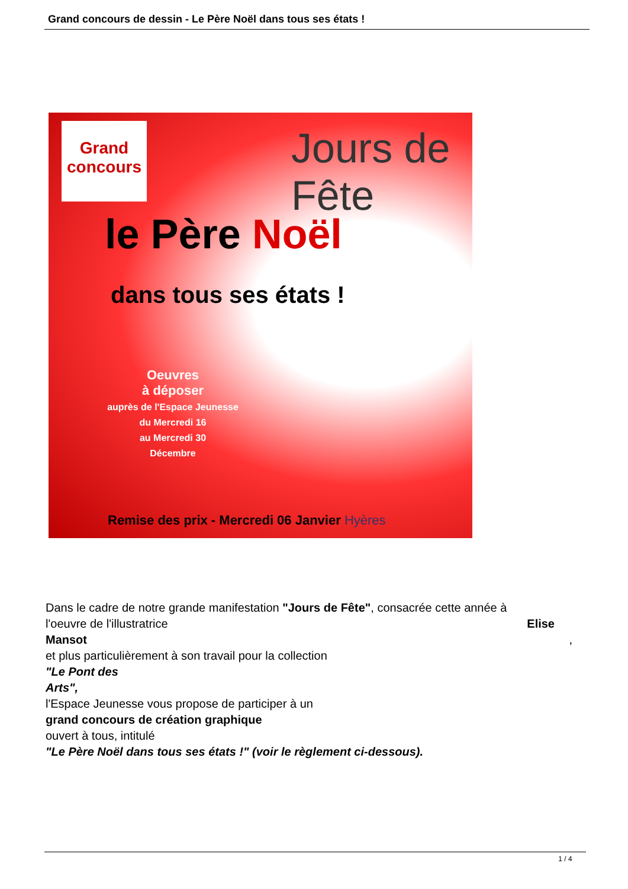Grand concours de dessin - Le Père Noël dans tous ses états !
Grand concours
Jours de Fête
le Père Noël
dans tous ses états !
Oeuvres
à déposer
auprès de l'Espace Jeunesse
du Mercredi 16
au Mercredi 30
Décembre
Remise des prix - Mercredi 06 Janvier Hyères
Dans le cadre de notre grande manifestation "Jours de Fête", consacrée cette année à
l'oeuvre de l'illustratrice Elise
Mansot ,
et plus particulièrement à son travail pour la collection
"Le Pont des
Arts",
l'Espace Jeunesse vous propose de participer à un
grand concours de création graphique
ouvert à tous, intitulé
"Le Père Noël dans tous ses états !" (voir le règlement ci-dessous).
1 / 4